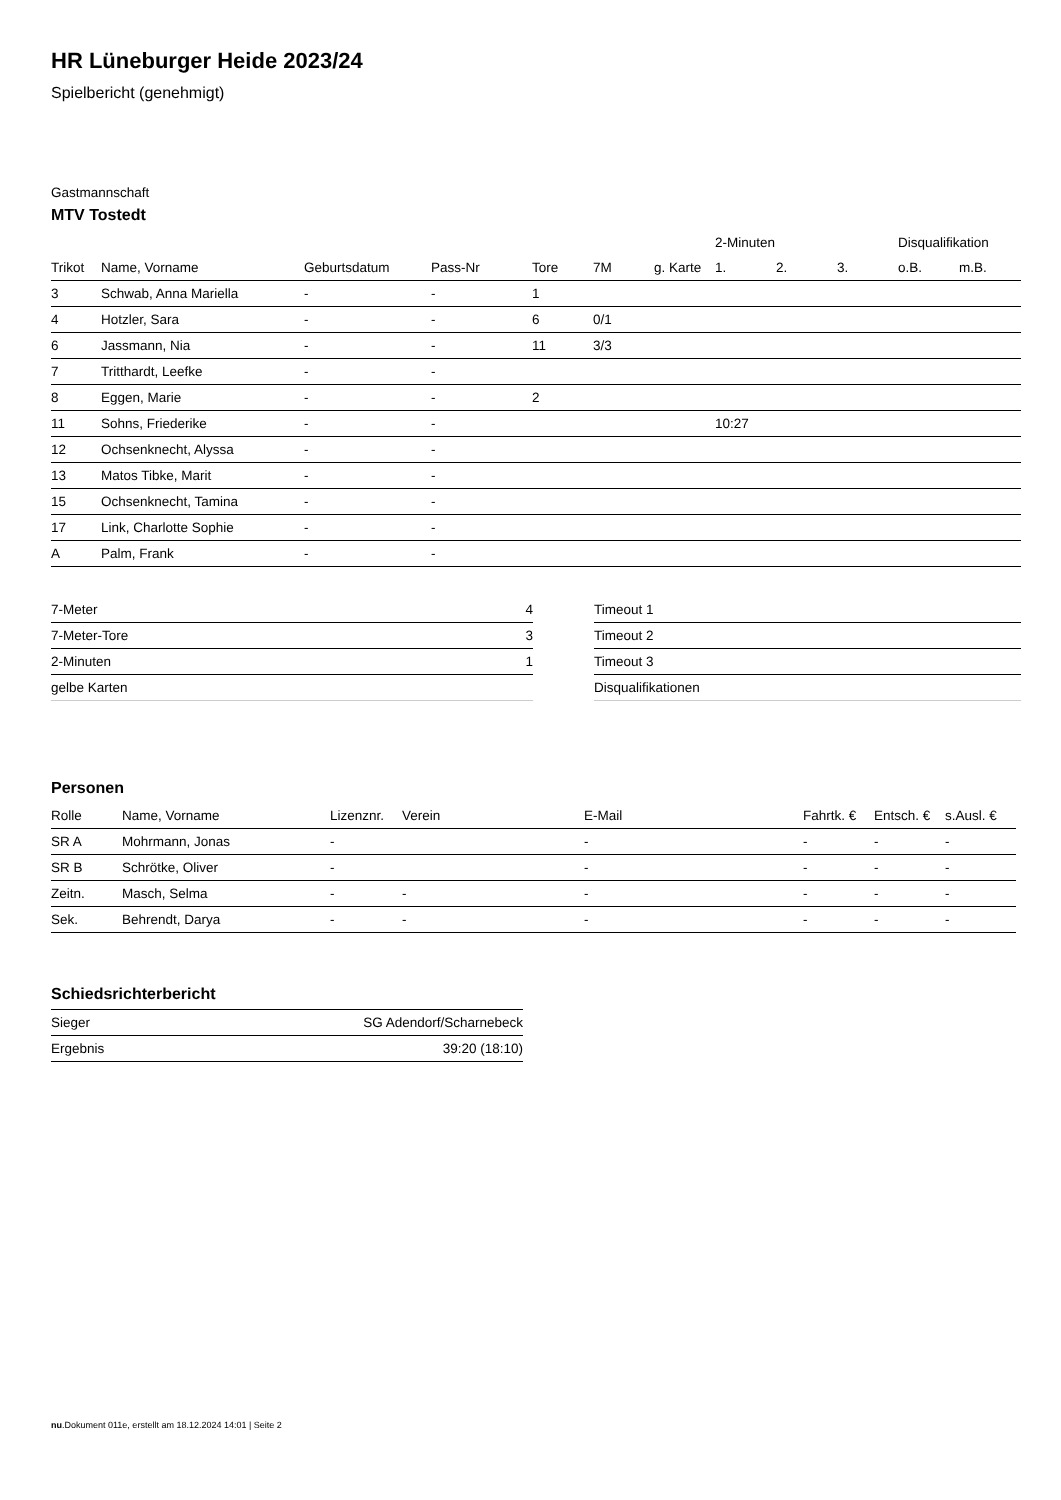HR Lüneburger Heide 2023/24
Spielbericht (genehmigt)
Gastmannschaft
MTV Tostedt
| | | | | | | | 2-Minuten | | | Disqualifikation | |
| --- | --- | --- | --- | --- | --- | --- | --- | --- | --- | --- | --- |
| Trikot | Name, Vorname | Geburtsdatum | Pass-Nr | Tore | 7M | g. Karte | 1. | 2. | 3. | o.B. | m.B. |
| 3 | Schwab, Anna Mariella | - | - | 1 | | | | | | | |
| 4 | Hotzler, Sara | - | - | 6 | 0/1 | | | | | | |
| 6 | Jassmann, Nia | - | - | 11 | 3/3 | | | | | | |
| 7 | Tritthardt, Leefke | - | - | | | | | | | | |
| 8 | Eggen, Marie | - | - | 2 | | | | | | | |
| 11 | Sohns, Friederike | - | - | | | | 10:27 | | | | |
| 12 | Ochsenknecht, Alyssa | - | - | | | | | | | | |
| 13 | Matos Tibke, Marit | - | - | | | | | | | | |
| 15 | Ochsenknecht, Tamina | - | - | | | | | | | | |
| 17 | Link, Charlotte Sophie | - | - | | | | | | | | |
| A | Palm, Frank | - | - | | | | | | | | |
| 7-Meter | 4 |
| 7-Meter-Tore | 3 |
| 2-Minuten | 1 |
| gelbe Karten | |
| Timeout 1 |
| Timeout 2 |
| Timeout 3 |
| Disqualifikationen |
Personen
| Rolle | Name, Vorname | Lizenznr. | Verein | E-Mail | Fahrtk. € | Entsch. € | s.Ausl. € |
| --- | --- | --- | --- | --- | --- | --- | --- |
| SR A | Mohrmann, Jonas | - | | - | - | - | - |
| SR B | Schrötke, Oliver | - | | - | - | - | - |
| Zeitn. | Masch, Selma | - | - | - | - | - | - |
| Sek. | Behrendt, Darya | - | - | - | - | - | - |
Schiedsrichterbericht
| Sieger | SG Adendorf/Scharnebeck |
| Ergebnis | 39:20 (18:10) |
nu.Dokument 011e, erstellt am 18.12.2024 14:01 | Seite 2